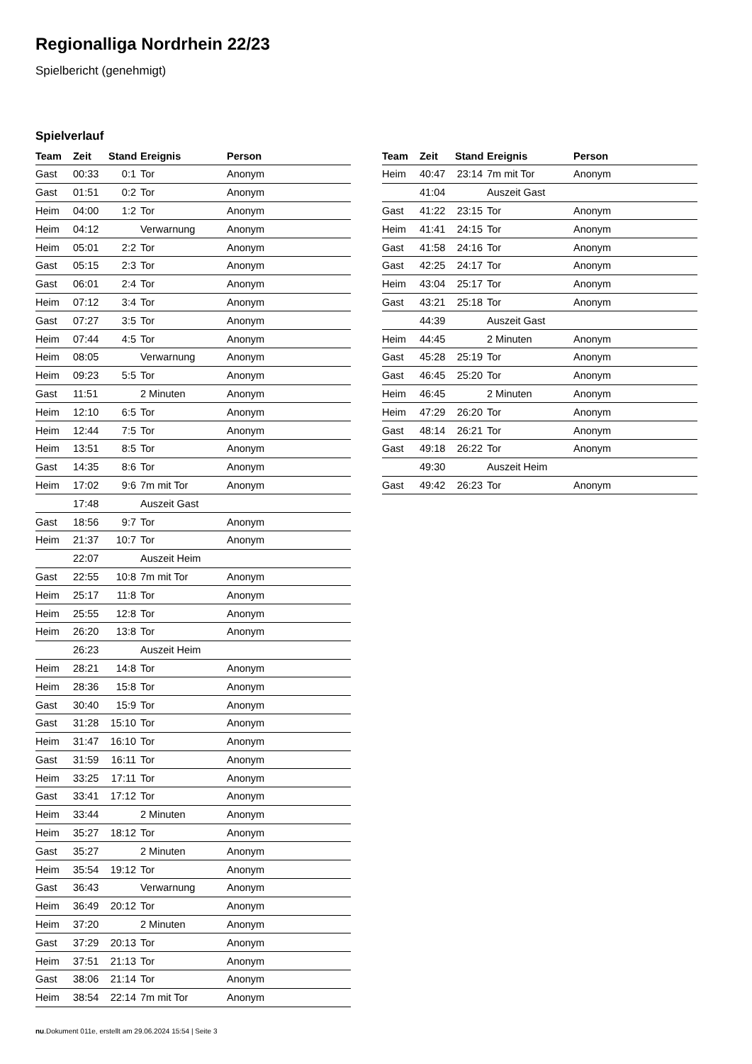Regionalliga Nordrhein 22/23
Spielbericht (genehmigt)
Spielverlauf
| Team | Zeit | Stand | Ereignis | Person |
| --- | --- | --- | --- | --- |
| Gast | 00:33 | 0:1 | Tor | Anonym |
| Gast | 01:51 | 0:2 | Tor | Anonym |
| Heim | 04:00 | 1:2 | Tor | Anonym |
| Heim | 04:12 | | Verwarnung | Anonym |
| Heim | 05:01 | 2:2 | Tor | Anonym |
| Gast | 05:15 | 2:3 | Tor | Anonym |
| Gast | 06:01 | 2:4 | Tor | Anonym |
| Heim | 07:12 | 3:4 | Tor | Anonym |
| Gast | 07:27 | 3:5 | Tor | Anonym |
| Heim | 07:44 | 4:5 | Tor | Anonym |
| Heim | 08:05 | | Verwarnung | Anonym |
| Heim | 09:23 | 5:5 | Tor | Anonym |
| Gast | 11:51 | | 2 Minuten | Anonym |
| Heim | 12:10 | 6:5 | Tor | Anonym |
| Heim | 12:44 | 7:5 | Tor | Anonym |
| Heim | 13:51 | 8:5 | Tor | Anonym |
| Gast | 14:35 | 8:6 | Tor | Anonym |
| Heim | 17:02 | 9:6 | 7m mit Tor | Anonym |
| | 17:48 | | Auszeit Gast | |
| Gast | 18:56 | 9:7 | Tor | Anonym |
| Heim | 21:37 | 10:7 | Tor | Anonym |
| | 22:07 | | Auszeit Heim | |
| Gast | 22:55 | 10:8 | 7m mit Tor | Anonym |
| Heim | 25:17 | 11:8 | Tor | Anonym |
| Heim | 25:55 | 12:8 | Tor | Anonym |
| Heim | 26:20 | 13:8 | Tor | Anonym |
| | 26:23 | | Auszeit Heim | |
| Heim | 28:21 | 14:8 | Tor | Anonym |
| Heim | 28:36 | 15:8 | Tor | Anonym |
| Gast | 30:40 | 15:9 | Tor | Anonym |
| Gast | 31:28 | 15:10 | Tor | Anonym |
| Heim | 31:47 | 16:10 | Tor | Anonym |
| Gast | 31:59 | 16:11 | Tor | Anonym |
| Heim | 33:25 | 17:11 | Tor | Anonym |
| Gast | 33:41 | 17:12 | Tor | Anonym |
| Heim | 33:44 | | 2 Minuten | Anonym |
| Heim | 35:27 | 18:12 | Tor | Anonym |
| Gast | 35:27 | | 2 Minuten | Anonym |
| Heim | 35:54 | 19:12 | Tor | Anonym |
| Gast | 36:43 | | Verwarnung | Anonym |
| Heim | 36:49 | 20:12 | Tor | Anonym |
| Heim | 37:20 | | 2 Minuten | Anonym |
| Gast | 37:29 | 20:13 | Tor | Anonym |
| Heim | 37:51 | 21:13 | Tor | Anonym |
| Gast | 38:06 | 21:14 | Tor | Anonym |
| Heim | 38:54 | 22:14 | 7m mit Tor | Anonym |
| Team | Zeit | Stand | Ereignis | Person |
| --- | --- | --- | --- | --- |
| Heim | 40:47 | 23:14 | 7m mit Tor | Anonym |
| | 41:04 | | Auszeit Gast | |
| Gast | 41:22 | 23:15 | Tor | Anonym |
| Heim | 41:41 | 24:15 | Tor | Anonym |
| Gast | 41:58 | 24:16 | Tor | Anonym |
| Gast | 42:25 | 24:17 | Tor | Anonym |
| Heim | 43:04 | 25:17 | Tor | Anonym |
| Gast | 43:21 | 25:18 | Tor | Anonym |
| | 44:39 | | Auszeit Gast | |
| Heim | 44:45 | | 2 Minuten | Anonym |
| Gast | 45:28 | 25:19 | Tor | Anonym |
| Gast | 46:45 | 25:20 | Tor | Anonym |
| Heim | 46:45 | | 2 Minuten | Anonym |
| Heim | 47:29 | 26:20 | Tor | Anonym |
| Gast | 48:14 | 26:21 | Tor | Anonym |
| Gast | 49:18 | 26:22 | Tor | Anonym |
| | 49:30 | | Auszeit Heim | |
| Gast | 49:42 | 26:23 | Tor | Anonym |
nu.Dokument 011e, erstellt am 29.06.2024 15:54 | Seite 3